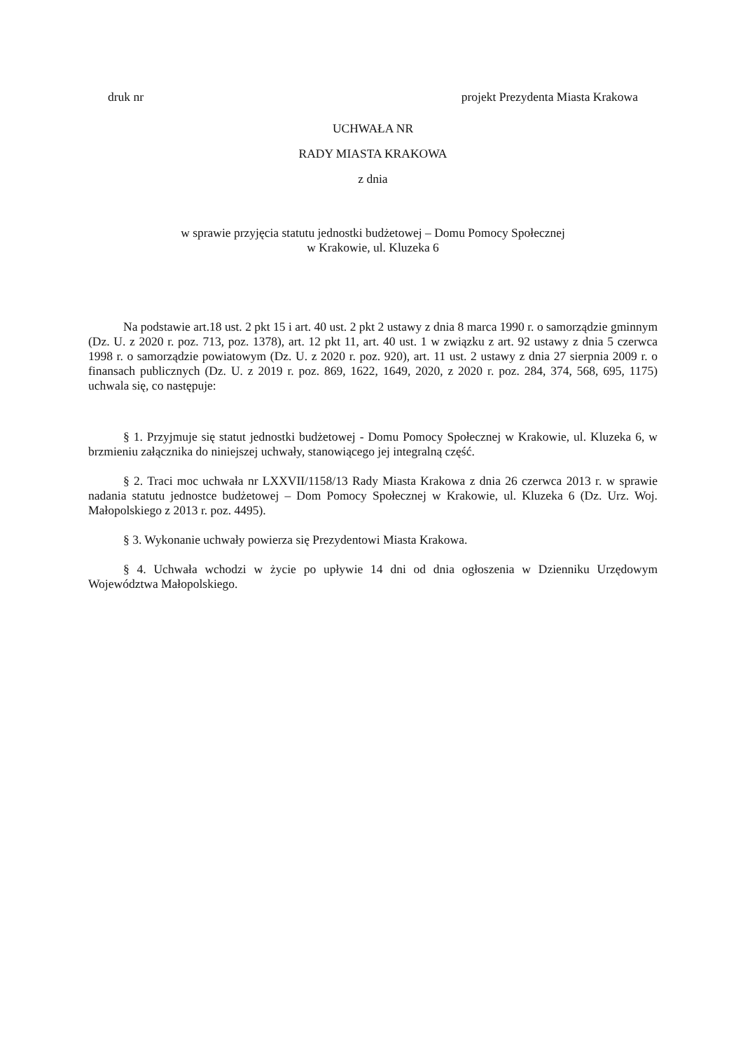druk nr projekt Prezydenta Miasta Krakowa
UCHWAŁA NR
RADY MIASTA KRAKOWA
z dnia
w sprawie przyjęcia statutu jednostki budżetowej – Domu Pomocy Społecznej
w Krakowie, ul. Kluzeka 6
Na podstawie art.18 ust. 2 pkt 15 i art. 40 ust. 2 pkt 2 ustawy z dnia 8 marca 1990 r. o samorządzie gminnym (Dz. U. z 2020 r. poz. 713, poz. 1378), art. 12 pkt 11, art. 40 ust. 1 w związku z art. 92 ustawy z dnia 5 czerwca 1998 r. o samorządzie powiatowym (Dz. U. z 2020 r. poz. 920), art. 11 ust. 2 ustawy z dnia 27 sierpnia 2009 r. o finansach publicznych (Dz. U. z 2019 r. poz. 869, 1622, 1649, 2020, z 2020 r. poz. 284, 374, 568, 695, 1175) uchwala się, co następuje:
§ 1. Przyjmuje się statut jednostki budżetowej - Domu Pomocy Społecznej w Krakowie, ul. Kluzeka 6, w brzmieniu załącznika do niniejszej uchwały, stanowiącego jej integralną część.
§ 2. Traci moc uchwała nr LXXVII/1158/13 Rady Miasta Krakowa z dnia 26 czerwca 2013 r. w sprawie nadania statutu jednostce budżetowej – Dom Pomocy Społecznej w Krakowie, ul. Kluzeka 6 (Dz. Urz. Woj. Małopolskiego z 2013 r. poz. 4495).
§ 3. Wykonanie uchwały powierza się Prezydentowi Miasta Krakowa.
§ 4. Uchwała wchodzi w życie po upływie 14 dni od dnia ogłoszenia w Dzienniku Urzędowym Województwa Małopolskiego.